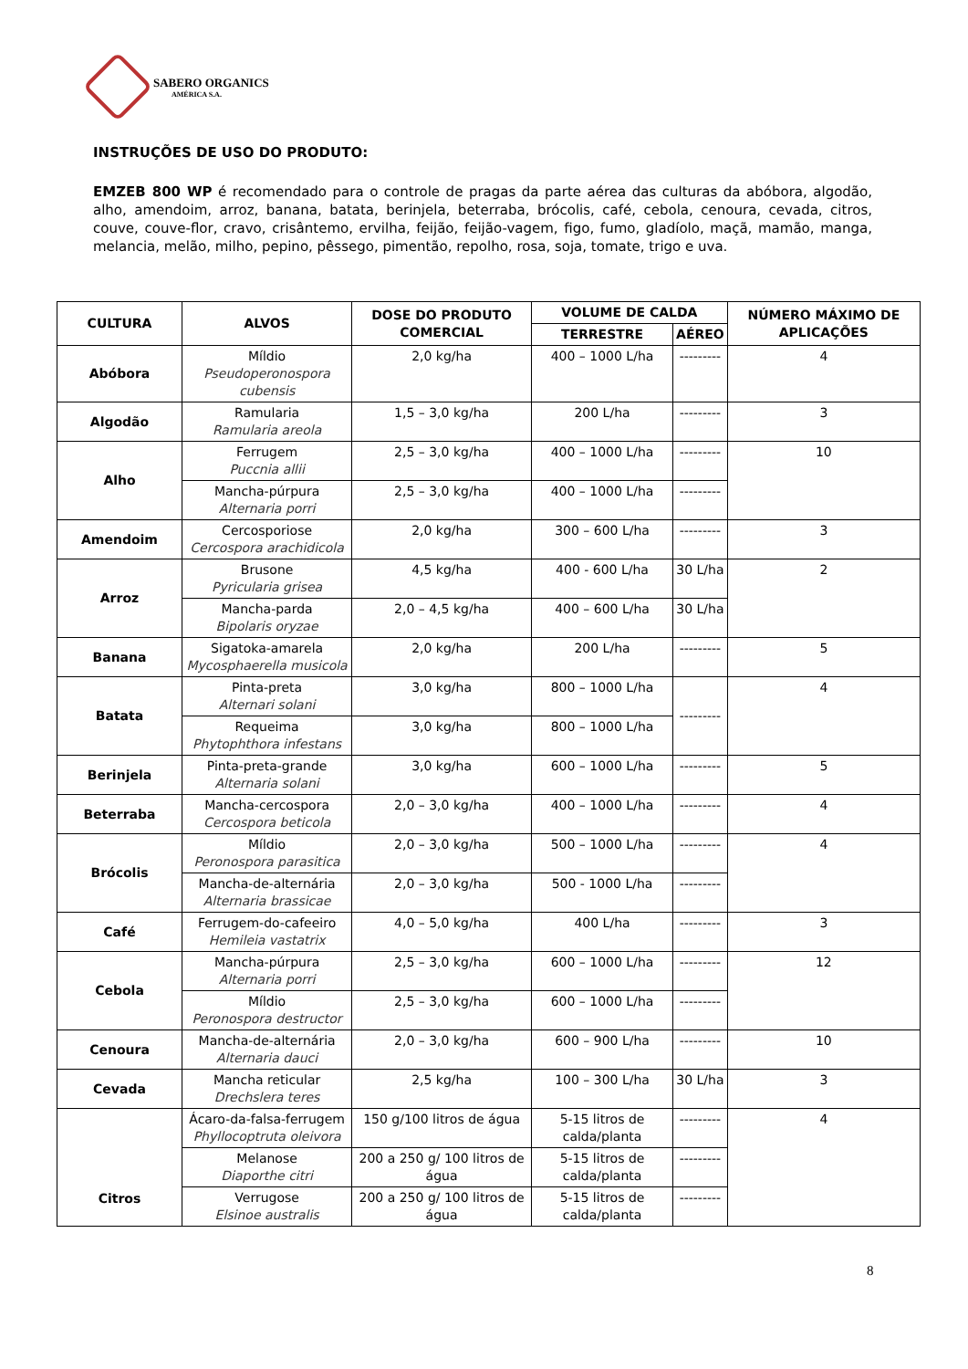SABERO ORGANICS
AMÉRICA S.A.
INSTRUÇÕES DE USO DO PRODUTO:
EMZEB 800 WP é recomendado para o controle de pragas da parte aérea das culturas da abóbora, algodão, alho, amendoim, arroz, banana, batata, berinjela, beterraba, brócolis, café, cebola, cenoura, cevada, citros, couve, couve-flor, cravo, crisântemo, ervilha, feijão, feijão-vagem, figo, fumo, gladíolo, maçã, mamão, manga, melancia, melão, milho, pepino, pêssego, pimentão, repolho, rosa, soja, tomate, trigo e uva.
| CULTURA | ALVOS | DOSE DO PRODUTO COMERCIAL | VOLUME DE CALDA | | NÚMERO MÁXIMO DE APLICAÇÕES |
| --- | --- | --- | --- | --- | --- |
| | | | TERRESTRE | AÉREO | |
| Abóbora | Míldio Pseudoperonospora cubensis | 2,0 kg/ha | 400 – 1000 L/ha | --------- | 4 |
| Algodão | Ramularia Ramularia areola | 1,5 – 3,0 kg/ha | 200 L/ha | --------- | 3 |
| Alho | Ferrugem Puccnia allii | 2,5 – 3,0 kg/ha | 400 – 1000 L/ha | --------- | 10 |
| | Mancha-púrpura Alternaria porri | 2,5 – 3,0 kg/ha | 400 – 1000 L/ha | --------- | |
| Amendoim | Cercosporiose Cercospora arachidicola | 2,0 kg/ha | 300 – 600 L/ha | --------- | 3 |
| Arroz | Brusone Pyricularia grisea | 4,5 kg/ha | 400 - 600 L/ha | 30 L/ha | 2 |
| | Mancha-parda Bipolaris oryzae | 2,0 – 4,5 kg/ha | 400 – 600 L/ha | 30 L/ha | |
| Banana | Sigatoka-amarela Mycosphaerella musicola | 2,0 kg/ha | 200 L/ha | --------- | 5 |
| Batata | Pinta-preta Alternari solani | 3,0 kg/ha | 800 – 1000 L/ha | --------- | 4 |
| | Requeima Phytophthora infestans | 3,0 kg/ha | 800 – 1000 L/ha | | |
| Berinjela | Pinta-preta-grande Alternaria solani | 3,0 kg/ha | 600 – 1000 L/ha | --------- | 5 |
| Beterraba | Mancha-cercospora Cercospora beticola | 2,0 – 3,0 kg/ha | 400 – 1000 L/ha | --------- | 4 |
| Brócolis | Míldio Peronospora parasitica | 2,0 – 3,0 kg/ha | 500 – 1000 L/ha | --------- | 4 |
| | Mancha-de-alternária Alternaria brassicae | 2,0 – 3,0 kg/ha | 500 - 1000 L/ha | --------- | |
| Café | Ferrugem-do-cafeeiro Hemileia vastatrix | 4,0 – 5,0 kg/ha | 400 L/ha | --------- | 3 |
| Cebola | Mancha-púrpura Alternaria porri | 2,5 – 3,0 kg/ha | 600 – 1000 L/ha | --------- | 12 |
| | Míldio Peronospora destructor | 2,5 – 3,0 kg/ha | 600 – 1000 L/ha | --------- | |
| Cenoura | Mancha-de-alternária Alternaria dauci | 2,0 – 3,0 kg/ha | 600 – 900 L/ha | --------- | 10 |
| Cevada | Mancha reticular Drechslera teres | 2,5 kg/ha | 100 – 300 L/ha | 30 L/ha | 3 |
| Citros | Ácaro-da-falsa-ferrugem Phyllocoptruta oleivora | 150 g/100 litros de água | 5-15 litros de calda/planta | --------- | 4 |
| | Melanose Diaporthe citri | 200 a 250 g/ 100 litros de água | 5-15 litros de calda/planta | --------- | |
| | Verrugose Elsinoe australis | 200 a 250 g/ 100 litros de água | 5-15 litros de calda/planta | --------- | |
8